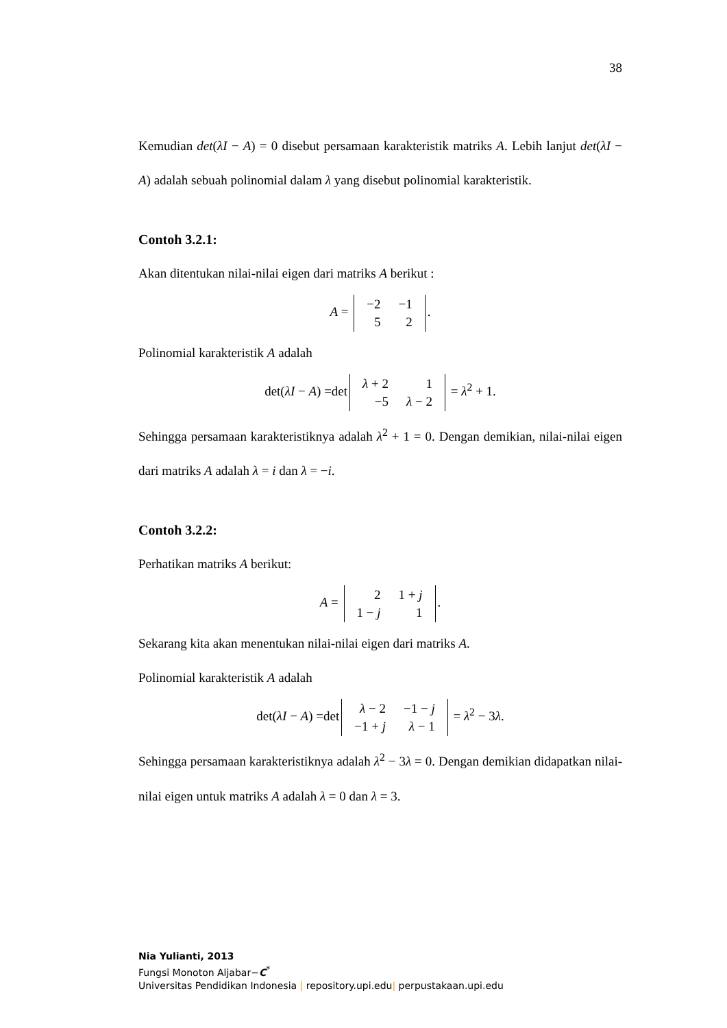38
Kemudian det(λI − A) = 0 disebut persamaan karakteristik matriks A. Lebih lanjut det(λI − A) adalah sebuah polinomial dalam λ yang disebut polinomial karakteristik.
Contoh 3.2.1:
Akan ditentukan nilai-nilai eigen dari matriks A berikut :
A =
| −2 | −1 |
| 5 | 2 |
.
Polinomial karakteristik A adalah
det(λI − A) =det
| λ + 2 | 1 |
| −5 | λ − 2 |
= λ<sup>2</sup> + 1.
Sehingga persamaan karakteristiknya adalah λ<sup>2</sup> + 1 = 0. Dengan demikian, nilai-nilai eigen dari matriks A adalah λ = i dan λ = −i.
Contoh 3.2.2:
Perhatikan matriks A berikut:
A =
| 2 | 1 + j |
| 1 − j | 1 |
.
Sekarang kita akan menentukan nilai-nilai eigen dari matriks A.
Polinomial karakteristik A adalah
det(λI − A) =det
| λ − 2 | −1 − j |
| −1 + j | λ − 1 |
= λ<sup>2</sup> − 3λ.
Sehingga persamaan karakteristiknya adalah λ<sup>2</sup> − 3λ = 0. Dengan demikian didapatkan nilai-nilai eigen untuk matriks A adalah λ = 0 dan λ = 3.
Nia Yulianti, 2013
Fungsi Monoton Aljabar−C<sup>*</sup>
Universitas Pendidikan Indonesia | repository.upi.edu| perpustakaan.upi.edu